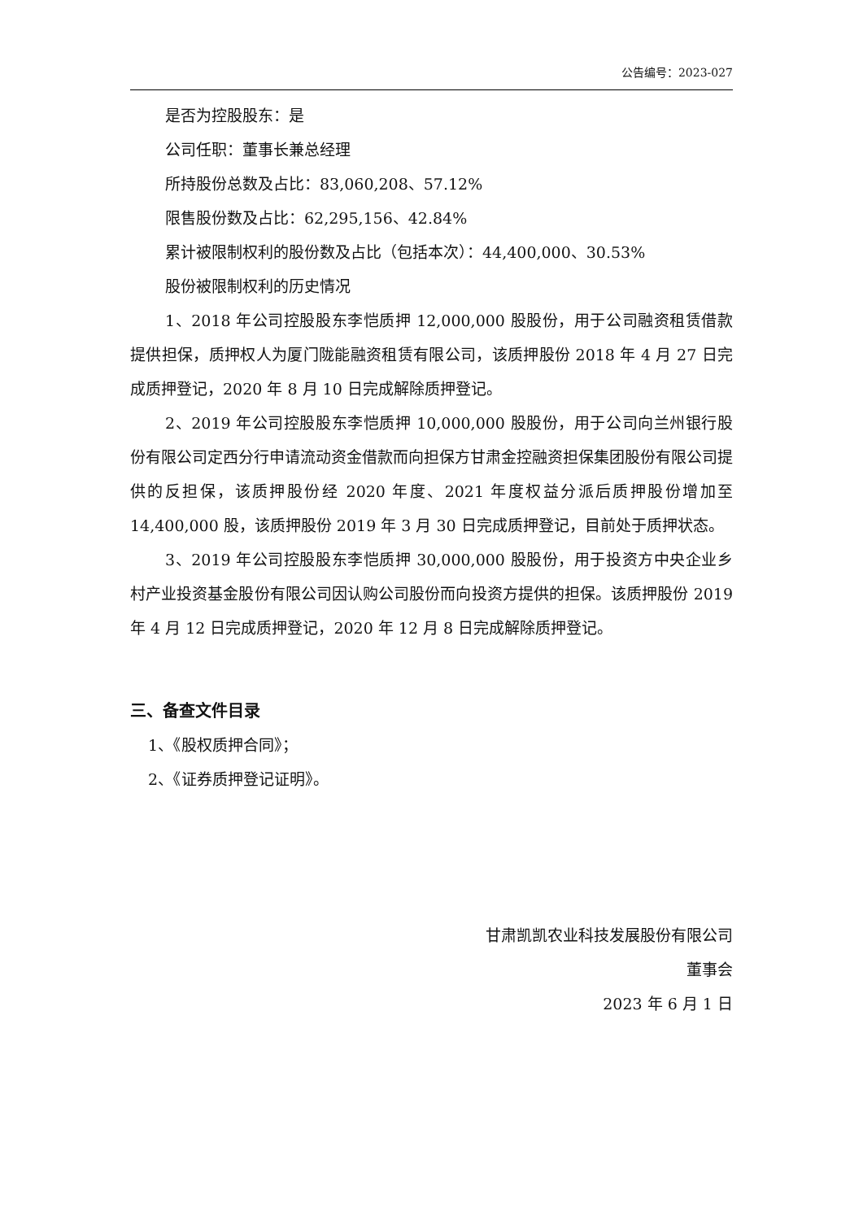公告编号：2023-027
是否为控股股东：是
公司任职：董事长兼总经理
所持股份总数及占比：83,060,208、57.12%
限售股份数及占比：62,295,156、42.84%
累计被限制权利的股份数及占比（包括本次）：44,400,000、30.53%
股份被限制权利的历史情况
1、2018 年公司控股股东李恺质押 12,000,000 股股份，用于公司融资租赁借款提供担保，质押权人为厦门陇能融资租赁有限公司，该质押股份 2018 年 4 月 27 日完成质押登记，2020 年 8 月 10 日完成解除质押登记。
2、2019 年公司控股股东李恺质押 10,000,000 股股份，用于公司向兰州银行股份有限公司定西分行申请流动资金借款而向担保方甘肃金控融资担保集团股份有限公司提供的反担保，该质押股份经 2020 年度、2021 年度权益分派后质押股份增加至 14,400,000 股，该质押股份 2019 年 3 月 30 日完成质押登记，目前处于质押状态。
3、2019 年公司控股股东李恺质押 30,000,000 股股份，用于投资方中央企业乡村产业投资基金股份有限公司因认购公司股份而向投资方提供的担保。该质押股份 2019 年 4 月 12 日完成质押登记，2020 年 12 月 8 日完成解除质押登记。
三、备查文件目录
1、《股权质押合同》；
2、《证券质押登记证明》。
甘肃凯凯农业科技发展股份有限公司
董事会
2023 年 6 月 1 日